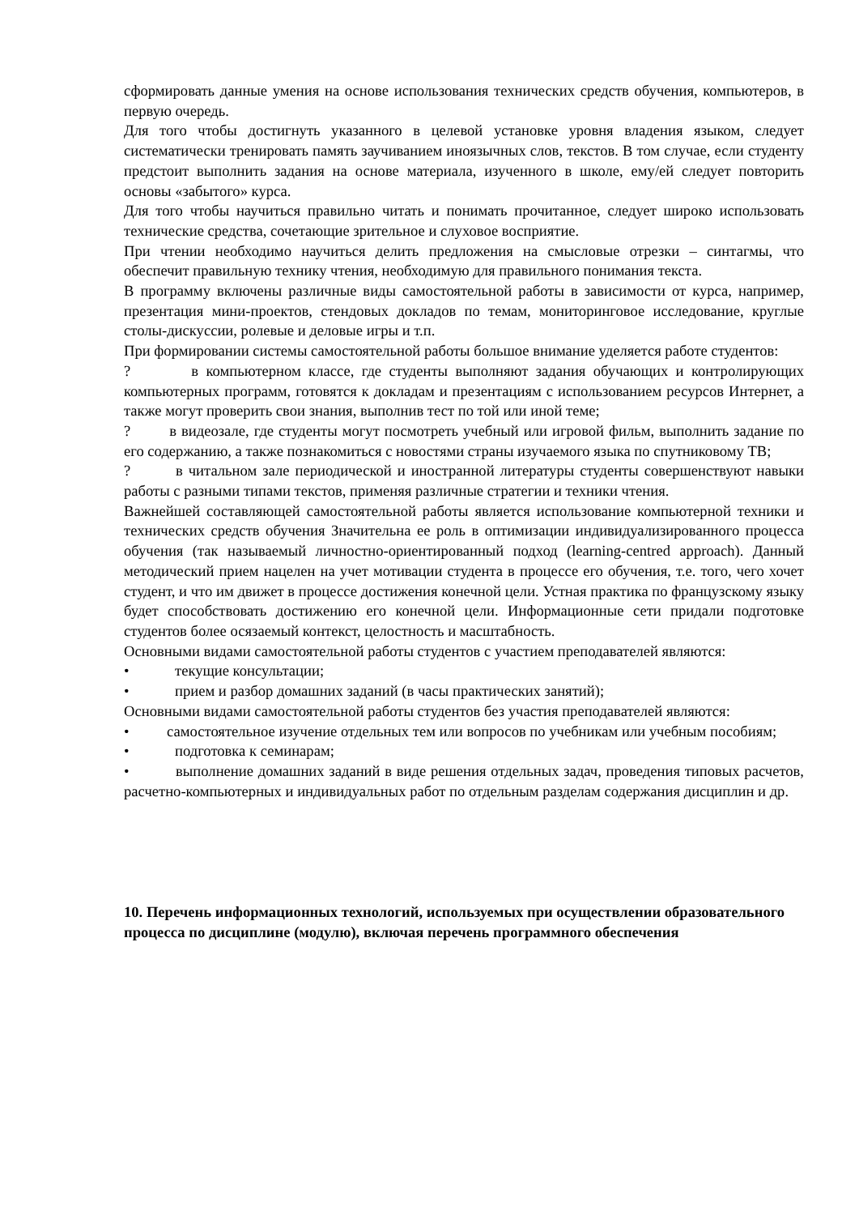сформировать данные умения на основе использования технических средств обучения, компьютеров, в первую очередь.
Для того чтобы достигнуть указанного в целевой установке уровня владения языком, следует систематически тренировать память заучиванием иноязычных слов, текстов. В том случае, если студенту предстоит выполнить задания на основе материала, изученного в школе, ему/ей следует повторить основы «забытого» курса.
Для того чтобы научиться правильно читать и понимать прочитанное, следует широко использовать технические средства, сочетающие зрительное и слуховое восприятие.
При чтении необходимо научиться делить предложения на смысловые отрезки – синтагмы, что обеспечит правильную технику чтения, необходимую для правильного понимания текста.
В программу включены различные виды самостоятельной работы в зависимости от курса, например, презентация мини-проектов, стендовых докладов по темам, мониторинговое исследование, круглые столы-дискуссии, ролевые и деловые игры и т.п.
При формировании системы самостоятельной работы большое внимание уделяется работе студентов:
? в компьютерном классе, где студенты выполняют задания обучающих и контролирующих компьютерных программ, готовятся к докладам и презентациям с использованием ресурсов Интернет, а также могут проверить свои знания, выполнив тест по той или иной теме;
? в видеозале, где студенты могут посмотреть учебный или игровой фильм, выполнить задание по его содержанию, а также познакомиться с новостями страны изучаемого языка по спутниковому ТВ;
? в читальном зале периодической и иностранной литературы студенты совершенствуют навыки работы с разными типами текстов, применяя различные стратегии и техники чтения.
Важнейшей составляющей самостоятельной работы является использование компьютерной техники и технических средств обучения Значительна ее роль в оптимизации индивидуализированного процесса обучения (так называемый личностно-ориентированный подход (learning-centred approach). Данный методический прием нацелен на учет мотивации студента в процессе его обучения, т.е. того, чего хочет студент, и что им движет в процессе достижения конечной цели. Устная практика по французскому языку будет способствовать достижению его конечной цели. Информационные сети придали подготовке студентов более осязаемый контекст, целостность и масштабность.
Основными видами самостоятельной работы студентов с участием преподавателей являются:
• текущие консультации;
• прием и разбор домашних заданий (в часы практических занятий);
Основными видами самостоятельной работы студентов без участия преподавателей являются:
• самостоятельное изучение отдельных тем или вопросов по учебникам или учебным пособиям;
• подготовка к семинарам;
• выполнение домашних заданий в виде решения отдельных задач, проведения типовых расчетов, расчетно-компьютерных и индивидуальных работ по отдельным разделам содержания дисциплин и др.
10. Перечень информационных технологий, используемых при осуществлении образовательного процесса по дисциплине (модулю), включая перечень программного обеспечения